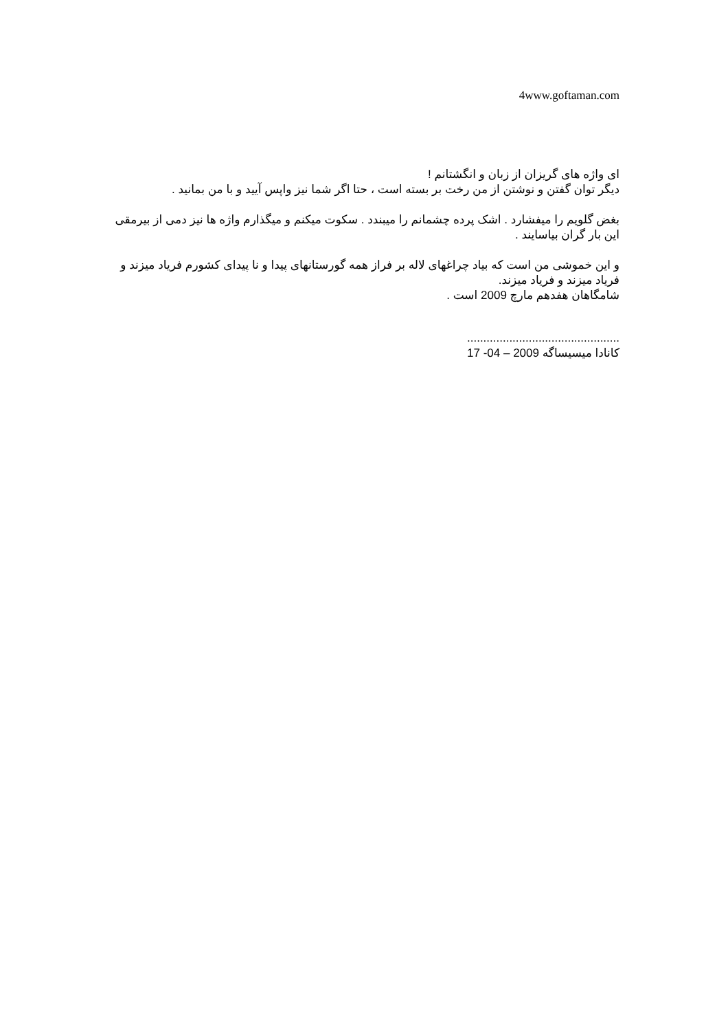4www.goftaman.com
ای واژه های گریزان از زبان و انگشتانم !
دیگر توان گفتن و نوشتن از من رخت بر بسته است ، حتا اگر شما نیز واپس آیید و با من بمانید .
بغض گلویم را میفشارد . اشک پرده چشمانم را میبندد . سکوت میکنم و میگذارم واژه ها نیز دمی از بیرمقی این بار گران بیاسایند .
و این خموشی من است که بیاد چراغهای لاله بر فراز همه گورستانهای پیدا و نا پیدای کشورم فریاد میزند و فریاد میزند و فریاد میزند.
شامگاهان هفدهم مارچ 2009 است .
...............................................
کانادا میسیساگه 17 -04 – 2009